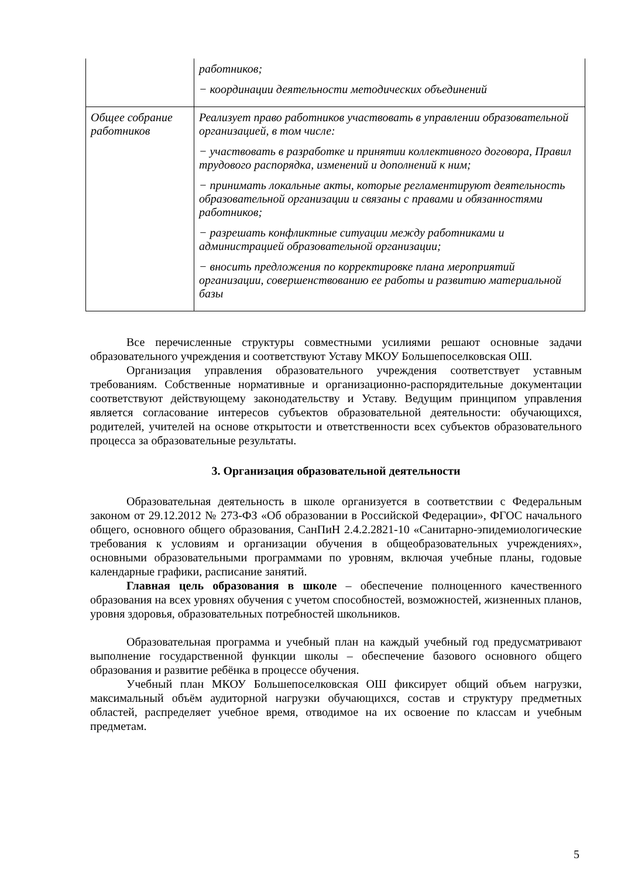| | работников; − координации деятельности методических объединений |
| Общее собрание работников | Реализует право работников участвовать в управлении образовательной организацией, в том числе: − участвовать в разработке и принятии коллективного договора, Правил трудового распорядка, изменений и дополнений к ним; − принимать локальные акты, которые регламентируют деятельность образовательной организации и связаны с правами и обязанностями работников; − разрешать конфликтные ситуации между работниками и администрацией образовательной организации; − вносить предложения по корректировке плана мероприятий организации, совершенствованию ее работы и развитию материальной базы |
Все перечисленные структуры совместными усилиями решают основные задачи образовательного учреждения и соответствуют Уставу МКОУ Большепоселковская ОШ.
Организация управления образовательного учреждения соответствует уставным требованиям. Собственные нормативные и организационно-распорядительные документации соответствуют действующему законодательству и Уставу. Ведущим принципом управления является согласование интересов субъектов образовательной деятельности: обучающихся, родителей, учителей на основе открытости и ответственности всех субъектов образовательного процесса за образовательные результаты.
3. Организация образовательной деятельности
Образовательная деятельность в школе организуется в соответствии с Федеральным законом от 29.12.2012 № 273-ФЗ «Об образовании в Российской Федерации», ФГОС начального общего, основного общего образования, СанПиН 2.4.2.2821-10 «Санитарно-эпидемиологические требования к условиям и организации обучения в общеобразовательных учреждениях», основными образовательными программами по уровням, включая учебные планы, годовые календарные графики, расписание занятий.
Главная цель образования в школе – обеспечение полноценного качественного образования на всех уровнях обучения с учетом способностей, возможностей, жизненных планов, уровня здоровья, образовательных потребностей школьников.
Образовательная программа и учебный план на каждый учебный год предусматривают выполнение государственной функции школы – обеспечение базового основного общего образования и развитие ребёнка в процессе обучения.
Учебный план МКОУ Большепоселковская ОШ фиксирует общий объем нагрузки, максимальный объём аудиторной нагрузки обучающихся, состав и структуру предметных областей, распределяет учебное время, отводимое на их освоение по классам и учебным предметам.
5